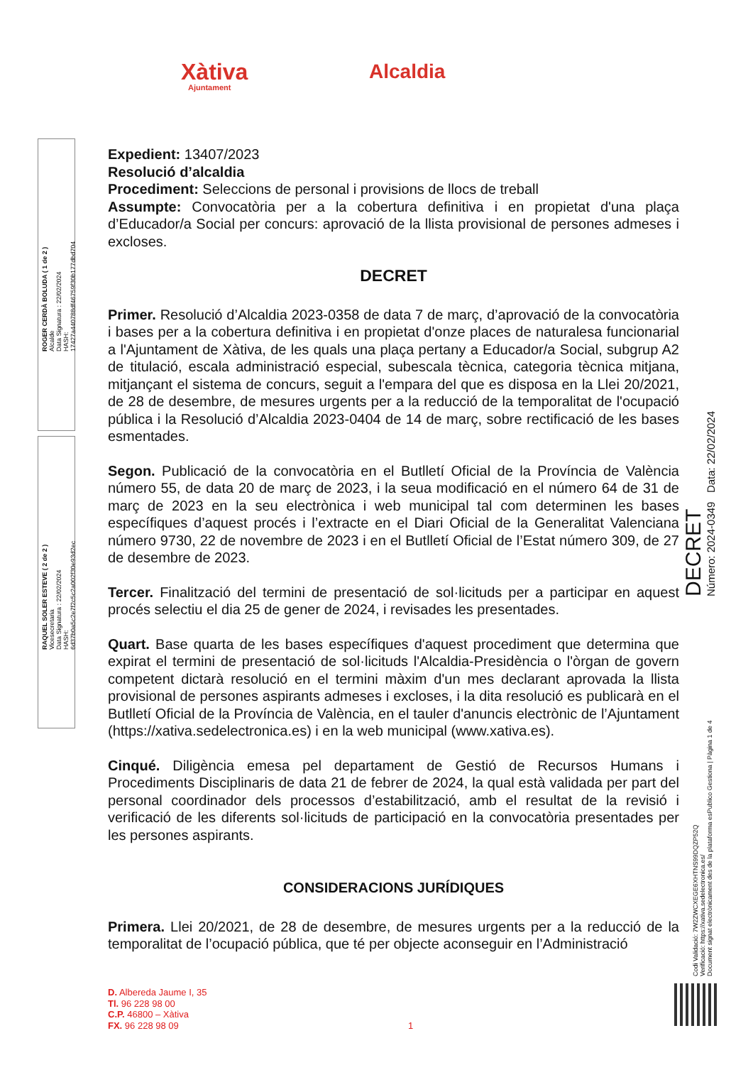Xàtiva
Ajuntament
Alcaldia
ROGER CERDÀ BOLUDA ( 1 de 2 )
Alcalde
Data Signatura : 22/02/2024
HASH: 17427a440788df46759f30b177dbd704
RAQUEL SOLER ESTEVE ( 2 de 2 )
Vicesecretaria
Data Signatura : 22/02/2024
HASH: 6d37b0a5c2e7f2c5c2a002f30e93d2ec
DECRET
Número: 2024-0349 Data: 22/02/2024
Codi Validació: 7W2ZWCXEGE6XHTNS99DQZP52Q
Verificació: https://xativa.sedelectronica.es/
Document signat electrònicament des de la plataforma esPublico Gestiona | Pàgina 1 de 4
Expedient: 13407/2023
Resolució d’alcaldia
Procediment: Seleccions de personal i provisions de llocs de treball
Assumpte: Convocatòria per a la cobertura definitiva i en propietat d'una plaça d’Educador/a Social per concurs: aprovació de la llista provisional de persones admeses i excloses.
DECRET
Primer. Resolució d’Alcaldia 2023-0358 de data 7 de març, d’aprovació de la convocatòria i bases per a la cobertura definitiva i en propietat d'onze places de naturalesa funcionarial a l'Ajuntament de Xàtiva, de les quals una plaça pertany a Educador/a Social, subgrup A2 de titulació, escala administració especial, subescala tècnica, categoria tècnica mitjana, mitjançant el sistema de concurs, seguit a l'empara del que es disposa en la Llei 20/2021, de 28 de desembre, de mesures urgents per a la reducció de la temporalitat de l'ocupació pública i la Resolució d’Alcaldia 2023-0404 de 14 de març, sobre rectificació de les bases esmentades.
Segon. Publicació de la convocatòria en el Butlletí Oficial de la Província de València número 55, de data 20 de març de 2023, i la seua modificació en el número 64 de 31 de març de 2023 en la seu electrònica i web municipal tal com determinen les bases específiques d’aquest procés i l’extracte en el Diari Oficial de la Generalitat Valenciana número 9730, 22 de novembre de 2023 i en el Butlletí Oficial de l’Estat número 309, de 27 de desembre de 2023.
Tercer. Finalització del termini de presentació de sol·licituds per a participar en aquest procés selectiu el dia 25 de gener de 2024, i revisades les presentades.
Quart. Base quarta de les bases específiques d'aquest procediment que determina que expirat el termini de presentació de sol·licituds l'Alcaldia-Presidència o l'òrgan de govern competent dictarà resolució en el termini màxim d'un mes declarant aprovada la llista provisional de persones aspirants admeses i excloses, i la dita resolució es publicarà en el Butlletí Oficial de la Província de València, en el tauler d'anuncis electrònic de l’Ajuntament (https://xativa.sedelectronica.es) i en la web municipal (www.xativa.es).
Cinqué. Diligència emesa pel departament de Gestió de Recursos Humans i Procediments Disciplinaris de data 21 de febrer de 2024, la qual està validada per part del personal coordinador dels processos d’estabilització, amb el resultat de la revisió i verificació de les diferents sol·licituds de participació en la convocatòria presentades per les persones aspirants.
CONSIDERACIONS JURÍDIQUES
Primera. Llei 20/2021, de 28 de desembre, de mesures urgents per a la reducció de la temporalitat de l’ocupació pública, que té per objecte aconseguir en l’Administració
D. Albereda Jaume I, 35
Tl. 96 228 98 00
C.P. 46800 – Xàtiva
FX. 96 228 98 09
1